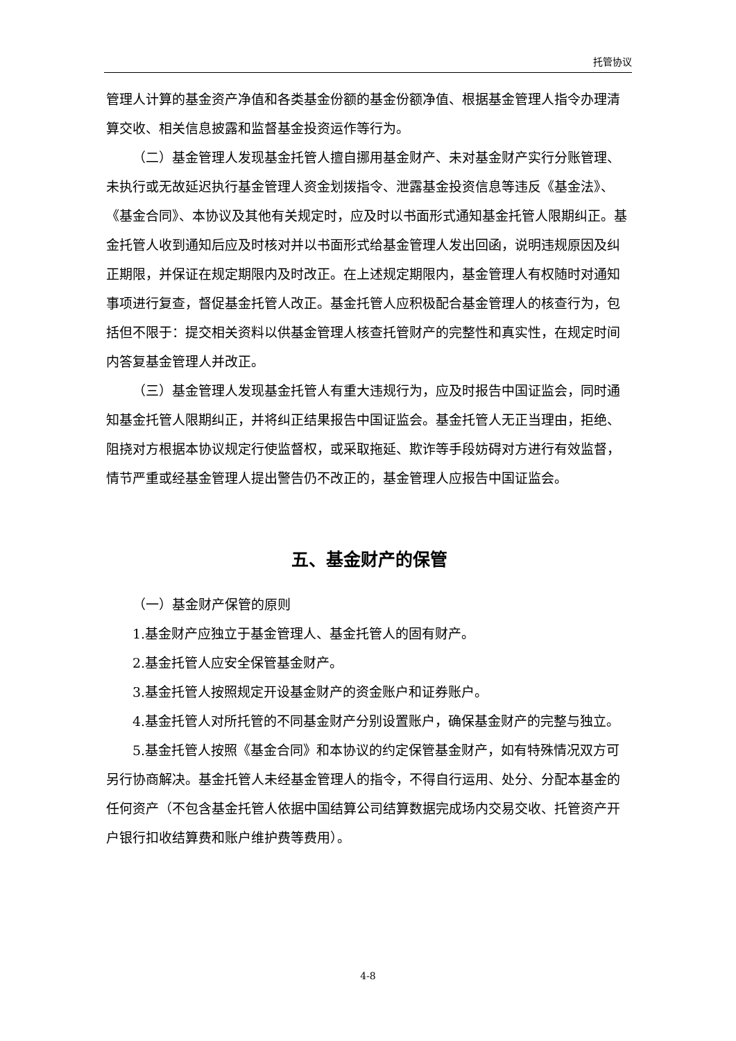托管协议
管理人计算的基金资产净值和各类基金份额的基金份额净值、根据基金管理人指令办理清算交收、相关信息披露和监督基金投资运作等行为。
（二）基金管理人发现基金托管人擅自挪用基金财产、未对基金财产实行分账管理、未执行或无故延迟执行基金管理人资金划拨指令、泄露基金投资信息等违反《基金法》、《基金合同》、本协议及其他有关规定时，应及时以书面形式通知基金托管人限期纠正。基金托管人收到通知后应及时核对并以书面形式给基金管理人发出回函，说明违规原因及纠正期限，并保证在规定期限内及时改正。在上述规定期限内，基金管理人有权随时对通知事项进行复查，督促基金托管人改正。基金托管人应积极配合基金管理人的核查行为，包括但不限于：提交相关资料以供基金管理人核查托管财产的完整性和真实性，在规定时间内答复基金管理人并改正。
（三）基金管理人发现基金托管人有重大违规行为，应及时报告中国证监会，同时通知基金托管人限期纠正，并将纠正结果报告中国证监会。基金托管人无正当理由，拒绝、阻挠对方根据本协议规定行使监督权，或采取拖延、欺诈等手段妨碍对方进行有效监督，情节严重或经基金管理人提出警告仍不改正的，基金管理人应报告中国证监会。
五、基金财产的保管
（一）基金财产保管的原则
1.基金财产应独立于基金管理人、基金托管人的固有财产。
2.基金托管人应安全保管基金财产。
3.基金托管人按照规定开设基金财产的资金账户和证券账户。
4.基金托管人对所托管的不同基金财产分别设置账户，确保基金财产的完整与独立。
5.基金托管人按照《基金合同》和本协议的约定保管基金财产，如有特殊情况双方可另行协商解决。基金托管人未经基金管理人的指令，不得自行运用、处分、分配本基金的任何资产（不包含基金托管人依据中国结算公司结算数据完成场内交易交收、托管资产开户银行扣收结算费和账户维护费等费用）。
4-8